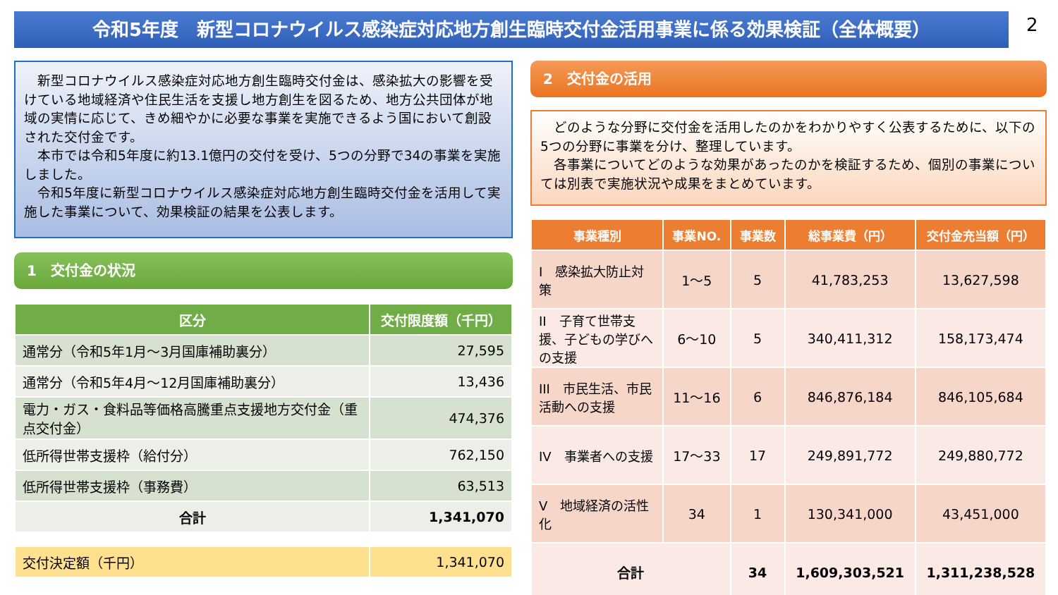令和5年度　新型コロナウイルス感染症対応地方創生臨時交付金活用事業に係る効果検証（全体概要） 2
　新型コロナウイルス感染症対応地方創生臨時交付金は、感染拡大の影響を受けている地域経済や住民生活を支援し地方創生を図るため、地方公共団体が地域の実情に応じて、きめ細やかに必要な事業を実施できるよう国において創設された交付金です。
　本市では令和5年度に約13.1億円の交付を受け、5つの分野で34の事業を実施しました。
　令和5年度に新型コロナウイルス感染症対応地方創生臨時交付金を活用して実施した事業について、効果検証の結果を公表します。
1　交付金の状況
| 区分 | 交付限度額（千円） |
| --- | --- |
| 通常分（令和5年1月～3月国庫補助裏分） | 27,595 |
| 通常分（令和5年4月～12月国庫補助裏分） | 13,436 |
| 電力・ガス・食料品等価格高騰重点支援地方交付金（重点交付金） | 474,376 |
| 低所得世帯支援枠（給付分） | 762,150 |
| 低所得世帯支援枠（事務費） | 63,513 |
| 合計 | 1,341,070 |
| 交付決定額（千円） | 1,341,070 |
2　交付金の活用
　どのような分野に交付金を活用したのかをわかりやすく公表するために、以下の5つの分野に事業を分け、整理しています。
　各事業についてどのような効果があったのかを検証するため、個別の事業については別表で実施状況や成果をまとめています。
| 事業種別 | 事業NO. | 事業数 | 総事業費（円） | 交付金充当額（円） |
| --- | --- | --- | --- | --- |
| I 感染拡大防止対策 | 1～5 | 5 | 41,783,253 | 13,627,598 |
| II 子育て世帯支援、子どもの学びへの支援 | 6～10 | 5 | 340,411,312 | 158,173,474 |
| III 市民生活、市民活動への支援 | 11～16 | 6 | 846,876,184 | 846,105,684 |
| IV 事業者への支援 | 17～33 | 17 | 249,891,772 | 249,880,772 |
| V 地域経済の活性化 | 34 | 1 | 130,341,000 | 43,451,000 |
| 合計 | | 34 | 1,609,303,521 | 1,311,238,528 |